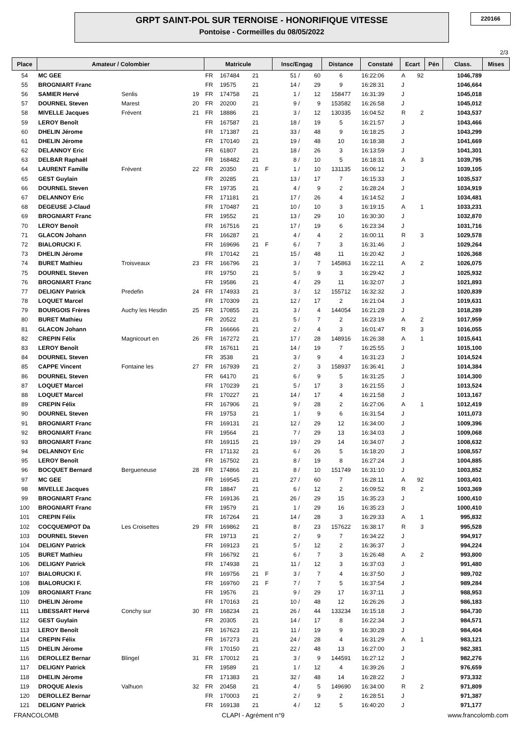GRPT SAINT-POL SUR TERNOISE - HONORIFIQUE VITESSE
Pontoise - Cormeilles du 08/05/2022
220166
2/3
| Place | Amateur / Colombier | | | Matricule | | | | Insc/Engag | | Distance | Constaté | Ecart | | Pén | Class. | Mises |
| --- | --- | --- | --- | --- | --- | --- | --- | --- | --- | --- | --- | --- | --- | --- | --- | --- |
| 54 | MC GEE | | | FR | 167484 | 21 | | 51 / | 60 | 6 | 16:22:06 | A | 92 | | 1046,789 | |
| 55 | BROGNIART Franc | | | FR | 19575 | 21 | | 14 / | 29 | 9 | 16:28:31 | J | | | 1046,664 | |
| 56 | SAMIER Hervé | Senlis | 19 | FR | 174758 | 21 | | 1 / | 12 | 158477 | 16:31:39 | J | | | 1045,018 | |
| 57 | DOURNEL Steven | Marest | 20 | FR | 20200 | 21 | | 9 / | 9 | 153582 | 16:26:58 | J | | | 1045,012 | |
| 58 | MIVELLE Jacques | Frévent | 21 | FR | 18886 | 21 | | 3 / | 12 | 130335 | 16:04:52 | R | 2 | | 1043,537 | |
| 59 | LEROY Benoît | | | FR | 167587 | 21 | | 18 / | 19 | 5 | 16:21:57 | J | | | 1043,466 | |
| 60 | DHELIN Jérome | | | FR | 171387 | 21 | | 33 / | 48 | 9 | 16:18:25 | J | | | 1043,299 | |
| 61 | DHELIN Jérome | | | FR | 170140 | 21 | | 19 / | 48 | 10 | 16:18:38 | J | | | 1041,669 | |
| 62 | DELANNOY Eric | | | FR | 61807 | 21 | | 18 / | 26 | 3 | 16:13:59 | J | | | 1041,301 | |
| 63 | DELBAR Raphaël | | | FR | 168482 | 21 | | 8 / | 10 | 5 | 16:18:31 | A | 3 | | 1039,795 | |
| 64 | LAURENT Famille | Frévent | 22 | FR | 20350 | 21 | F | 1 / | 10 | 131135 | 16:06:12 | J | | | 1039,105 | |
| 65 | GEST Guylain | | | FR | 20285 | 21 | | 13 / | 17 | 7 | 16:15:33 | J | | | 1035,537 | |
| 66 | DOURNEL Steven | | | FR | 19735 | 21 | | 4 / | 9 | 2 | 16:28:24 | J | | | 1034,919 | |
| 67 | DELANNOY Eric | | | FR | 171181 | 21 | | 17 / | 26 | 4 | 16:14:52 | J | | | 1034,481 | |
| 68 | DEGEUSE J-Claud | | | FR | 170487 | 21 | | 10 / | 10 | 3 | 16:19:15 | A | 1 | | 1033,231 | |
| 69 | BROGNIART Franc | | | FR | 19552 | 21 | | 13 / | 29 | 10 | 16:30:30 | J | | | 1032,870 | |
| 70 | LEROY Benoît | | | FR | 167516 | 21 | | 17 / | 19 | 6 | 16:23:34 | J | | | 1031,716 | |
| 71 | GLACON Johann | | | FR | 166287 | 21 | | 4 / | 4 | 2 | 16:00:11 | R | 3 | | 1029,578 | |
| 72 | BIALORUCKI F. | | | FR | 169696 | 21 | F | 6 / | 7 | 3 | 16:31:46 | J | | | 1029,264 | |
| 73 | DHELIN Jérome | | | FR | 170142 | 21 | | 15 / | 48 | 11 | 16:20:42 | J | | | 1026,368 | |
| 74 | BURET Mathieu | Troisveaux | 23 | FR | 166796 | 21 | | 3 / | 7 | 145863 | 16:22:11 | A | 2 | | 1026,075 | |
| 75 | DOURNEL Steven | | | FR | 19750 | 21 | | 5 / | 9 | 3 | 16:29:42 | J | | | 1025,932 | |
| 76 | BROGNIART Franc | | | FR | 19586 | 21 | | 4 / | 29 | 11 | 16:32:07 | J | | | 1021,893 | |
| 77 | DELIGNY Patrick | Predefin | 24 | FR | 174933 | 21 | | 3 / | 12 | 155712 | 16:32:32 | J | | | 1020,839 | |
| 78 | LOQUET Marcel | | | FR | 170309 | 21 | | 12 / | 17 | 2 | 16:21:04 | J | | | 1019,631 | |
| 79 | BOURGOIS Frères | Auchy les Hesdin | 25 | FR | 170855 | 21 | | 3 / | 4 | 144054 | 16:21:28 | J | | | 1018,289 | |
| 80 | BURET Mathieu | | | FR | 20522 | 21 | | 5 / | 7 | 2 | 16:23:19 | A | 2 | | 1017,959 | |
| 81 | GLACON Johann | | | FR | 166666 | 21 | | 2 / | 4 | 3 | 16:01:47 | R | 3 | | 1016,055 | |
| 82 | CREPIN Félix | Magnicourt en | 26 | FR | 167272 | 21 | | 17 / | 28 | 148916 | 16:26:38 | A | 1 | | 1015,641 | |
| 83 | LEROY Benoît | | | FR | 167611 | 21 | | 14 / | 19 | 7 | 16:25:55 | J | | | 1015,100 | |
| 84 | DOURNEL Steven | | | FR | 3538 | 21 | | 3 / | 9 | 4 | 16:31:23 | J | | | 1014,524 | |
| 85 | CAPPE Vincent | Fontaine les | 27 | FR | 167939 | 21 | | 2 / | 3 | 158937 | 16:36:41 | J | | | 1014,384 | |
| 86 | DOURNEL Steven | | | FR | 64170 | 21 | | 6 / | 9 | 5 | 16:31:25 | J | | | 1014,300 | |
| 87 | LOQUET Marcel | | | FR | 170239 | 21 | | 5 / | 17 | 3 | 16:21:55 | J | | | 1013,524 | |
| 88 | LOQUET Marcel | | | FR | 170227 | 21 | | 14 / | 17 | 4 | 16:21:58 | J | | | 1013,167 | |
| 89 | CREPIN Félix | | | FR | 167906 | 21 | | 9 / | 28 | 2 | 16:27:06 | A | 1 | | 1012,419 | |
| 90 | DOURNEL Steven | | | FR | 19753 | 21 | | 1 / | 9 | 6 | 16:31:54 | J | | | 1011,073 | |
| 91 | BROGNIART Franc | | | FR | 169131 | 21 | | 12 / | 29 | 12 | 16:34:00 | J | | | 1009,396 | |
| 92 | BROGNIART Franc | | | FR | 19564 | 21 | | 7 / | 29 | 13 | 16:34:03 | J | | | 1009,068 | |
| 93 | BROGNIART Franc | | | FR | 169115 | 21 | | 19 / | 29 | 14 | 16:34:07 | J | | | 1008,632 | |
| 94 | DELANNOY Eric | | | FR | 171132 | 21 | | 6 / | 26 | 5 | 16:18:20 | J | | | 1008,557 | |
| 95 | LEROY Benoît | | | FR | 167502 | 21 | | 8 / | 19 | 8 | 16:27:24 | J | | | 1004,885 | |
| 96 | BOCQUET Bernard | Bergueneuse | 28 | FR | 174866 | 21 | | 8 / | 10 | 151749 | 16:31:10 | J | | | 1003,852 | |
| 97 | MC GEE | | | FR | 169545 | 21 | | 27 / | 60 | 7 | 16:28:11 | A | 92 | | 1003,401 | |
| 98 | MIVELLE Jacques | | | FR | 18847 | 21 | | 6 / | 12 | 2 | 16:09:52 | R | 2 | | 1003,369 | |
| 99 | BROGNIART Franc | | | FR | 169136 | 21 | | 26 / | 29 | 15 | 16:35:23 | J | | | 1000,410 | |
| 100 | BROGNIART Franc | | | FR | 19579 | 21 | | 1 / | 29 | 16 | 16:35:23 | J | | | 1000,410 | |
| 101 | CREPIN Félix | | | FR | 167264 | 21 | | 14 / | 28 | 3 | 16:29:33 | A | 1 | | 995,832 | |
| 102 | COCQUEMPOT Da | Les Croisettes | 29 | FR | 169862 | 21 | | 8 / | 23 | 157622 | 16:38:17 | R | 3 | | 995,528 | |
| 103 | DOURNEL Steven | | | FR | 19713 | 21 | | 2 / | 9 | 7 | 16:34:22 | J | | | 994,917 | |
| 104 | DELIGNY Patrick | | | FR | 169123 | 21 | | 5 / | 12 | 2 | 16:36:37 | J | | | 994,224 | |
| 105 | BURET Mathieu | | | FR | 166792 | 21 | | 6 / | 7 | 3 | 16:26:48 | A | 2 | | 993,800 | |
| 106 | DELIGNY Patrick | | | FR | 174938 | 21 | | 11 / | 12 | 3 | 16:37:03 | J | | | 991,480 | |
| 107 | BIALORUCKI F. | | | FR | 169756 | 21 | F | 3 / | 7 | 4 | 16:37:50 | J | | | 989,702 | |
| 108 | BIALORUCKI F. | | | FR | 169760 | 21 | F | 7 / | 7 | 5 | 16:37:54 | J | | | 989,284 | |
| 109 | BROGNIART Franc | | | FR | 19576 | 21 | | 9 / | 29 | 17 | 16:37:11 | J | | | 988,953 | |
| 110 | DHELIN Jérome | | | FR | 170163 | 21 | | 10 / | 48 | 12 | 16:26:26 | J | | | 986,183 | |
| 111 | LIBESSART Hervé | Conchy sur | 30 | FR | 168234 | 21 | | 26 / | 44 | 133234 | 16:15:18 | J | | | 984,730 | |
| 112 | GEST Guylain | | | FR | 20305 | 21 | | 14 / | 17 | 8 | 16:22:34 | J | | | 984,571 | |
| 113 | LEROY Benoît | | | FR | 167623 | 21 | | 11 / | 19 | 9 | 16:30:28 | J | | | 984,404 | |
| 114 | CREPIN Félix | | | FR | 167273 | 21 | | 24 / | 28 | 4 | 16:31:29 | A | 1 | | 983,121 | |
| 115 | DHELIN Jérome | | | FR | 170150 | 21 | | 22 / | 48 | 13 | 16:27:00 | J | | | 982,381 | |
| 116 | DEROLLEZ Bernar | Blingel | 31 | FR | 170012 | 21 | | 3 / | 9 | 144591 | 16:27:12 | J | | | 982,276 | |
| 117 | DELIGNY Patrick | | | FR | 19589 | 21 | | 1 / | 12 | 4 | 16:39:26 | J | | | 976,659 | |
| 118 | DHELIN Jérome | | | FR | 171383 | 21 | | 32 / | 48 | 14 | 16:28:22 | J | | | 973,332 | |
| 119 | DROQUE Alexis | Valhuon | 32 | FR | 20458 | 21 | | 4 / | 5 | 149690 | 16:34:00 | R | 2 | | 971,809 | |
| 120 | DEROLLEZ Bernar | | | FR | 170003 | 21 | | 2 / | 9 | 2 | 16:28:51 | J | | | 971,387 | |
| 121 | DELIGNY Patrick | | | FR | 169138 | 21 | | 4 / | 12 | 5 | 16:40:20 | J | | | 971,177 | |
FRANCOLOMB CLAPI - Agrément n°9 www.francolomb.com